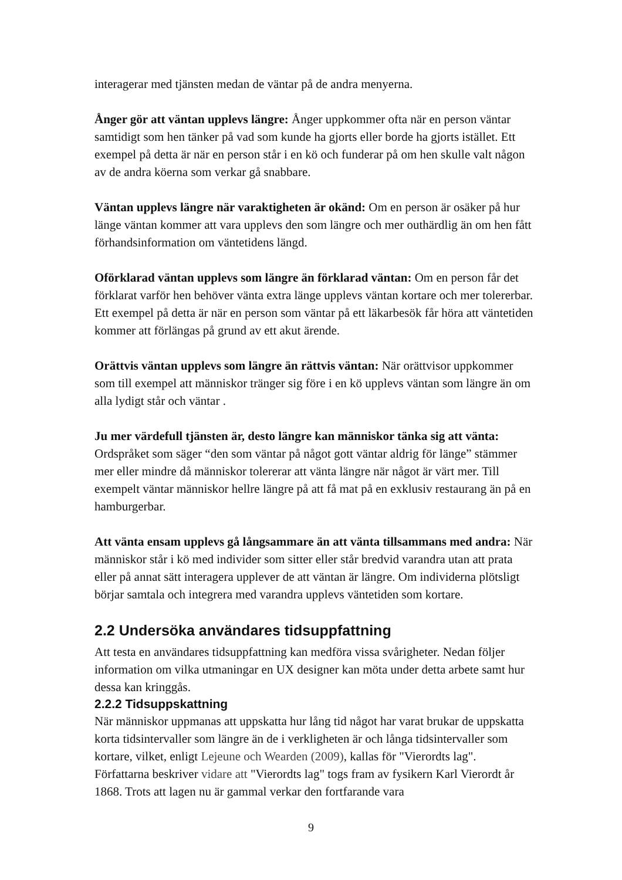interagerar med tjänsten medan de väntar på de andra menyerna.
Ånger gör att väntan upplevs längre: Ånger uppkommer ofta när en person väntar samtidigt som hen tänker på vad som kunde ha gjorts eller borde ha gjorts istället. Ett exempel på detta är när en person står i en kö och funderar på om hen skulle valt någon av de andra köerna som verkar gå snabbare.
Väntan upplevs längre när varaktigheten är okänd: Om en person är osäker på hur länge väntan kommer att vara upplevs den som längre och mer outhärdlig än om hen fått förhandsinformation om väntetidens längd.
Oförklarad väntan upplevs som längre än förklarad väntan: Om en person får det förklarat varför hen behöver vänta extra länge upplevs väntan kortare och mer tolererbar. Ett exempel på detta är när en person som väntar på ett läkarbesök får höra att väntetiden kommer att förlängas på grund av ett akut ärende.
Orättvis väntan upplevs som längre än rättvis väntan: När orättvisor uppkommer som till exempel att människor tränger sig före i en kö upplevs väntan som längre än om alla lydigt står och väntar .
Ju mer värdefull tjänsten är, desto längre kan människor tänka sig att vänta: Ordspråket som säger “den som väntar på något gott väntar aldrig för länge” stämmer mer eller mindre då människor tolererar att vänta längre när något är värt mer. Till exempelt väntar människor hellre längre på att få mat på en exklusiv restaurang än på en hamburgerbar.
Att vänta ensam upplevs gå långsammare än att vänta tillsammans med andra: När människor står i kö med individer som sitter eller står bredvid varandra utan att prata eller på annat sätt interagera upplever de att väntan är längre. Om individerna plötsligt börjar samtala och integrera med varandra upplevs väntetiden som kortare.
2.2 Undersöka användares tidsuppfattning
Att testa en användares tidsuppfattning kan medföra vissa svårigheter. Nedan följer information om vilka utmaningar en UX designer kan möta under detta arbete samt hur dessa kan kringgås.
2.2.2 Tidsuppskattning
När människor uppmanas att uppskatta hur lång tid något har varat brukar de uppskatta korta tidsintervaller som längre än de i verkligheten är och långa tidsintervaller som kortare, vilket, enligt Lejeune och Wearden (2009), kallas för "Vierordts lag". Författarna beskriver vidare att "Vierordts lag" togs fram av fysikern Karl Vierordt år 1868. Trots att lagen nu är gammal verkar den fortfarande vara
9